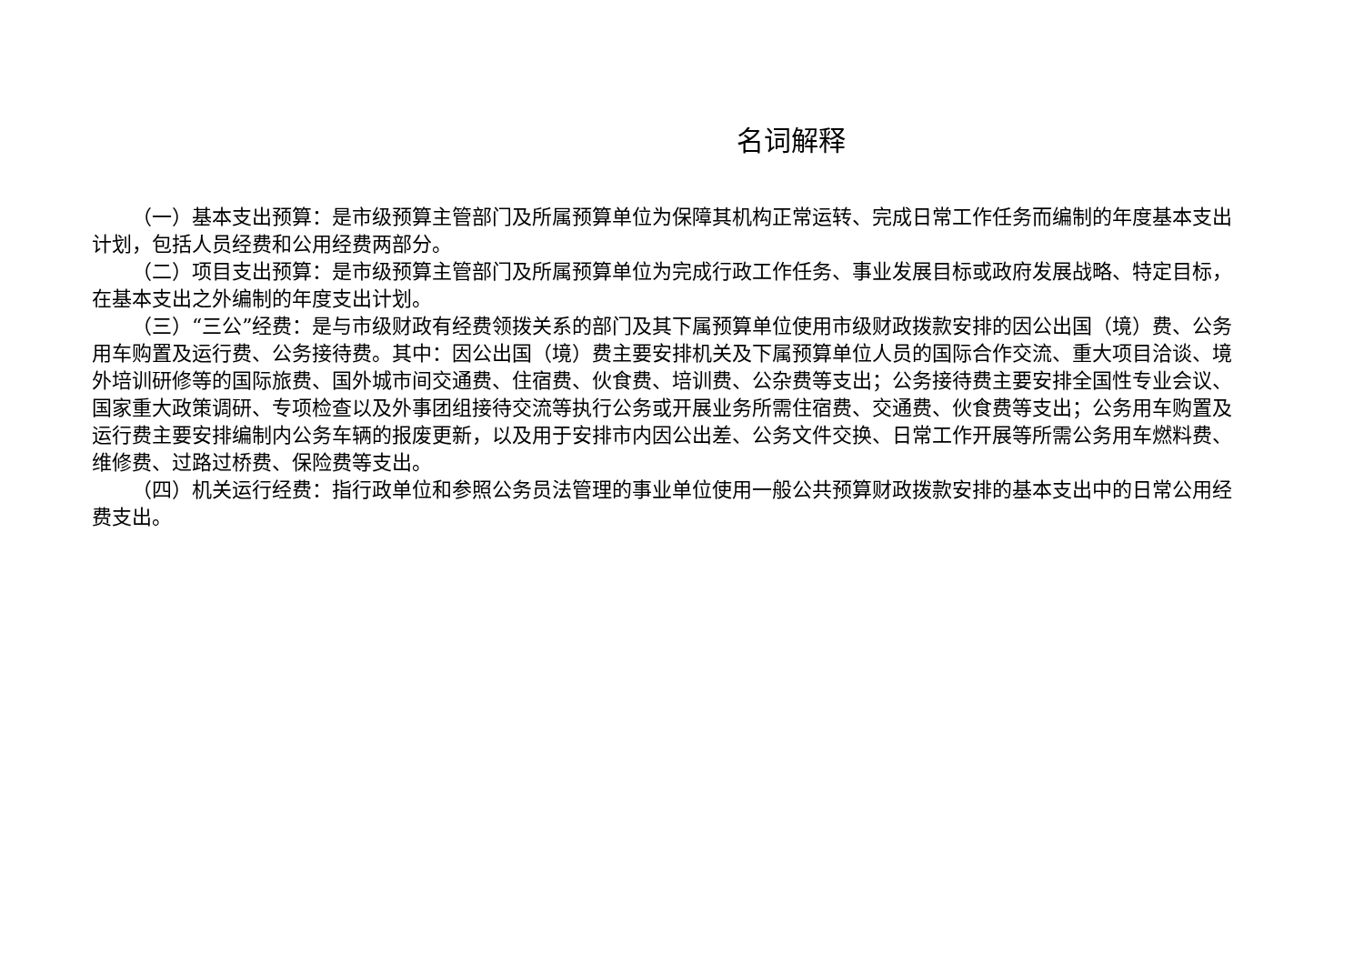名词解释
（一）基本支出预算：是市级预算主管部门及所属预算单位为保障其机构正常运转、完成日常工作任务而编制的年度基本支出计划，包括人员经费和公用经费两部分。
（二）项目支出预算：是市级预算主管部门及所属预算单位为完成行政工作任务、事业发展目标或政府发展战略、特定目标，在基本支出之外编制的年度支出计划。
（三）“三公”经费：是与市级财政有经费领拨关系的部门及其下属预算单位使用市级财政拨款安排的因公出国（境）费、公务用车购置及运行费、公务接待费。其中：因公出国（境）费主要安排机关及下属预算单位人员的国际合作交流、重大项目洽谈、境外培训研修等的国际旅费、国外城市间交通费、住宿费、伙食费、培训费、公杂费等支出；公务接待费主要安排全国性专业会议、国家重大政策调研、专项检查以及外事团组接待交流等执行公务或开展业务所需住宿费、交通费、伙食费等支出；公务用车购置及运行费主要安排编制内公务车辆的报废更新，以及用于安排市内因公出差、公务文件交换、日常工作开展等所需公务用车燃料费、维修费、过路过桥费、保险费等支出。
（四）机关运行经费：指行政单位和参照公务员法管理的事业单位使用一般公共预算财政拨款安排的基本支出中的日常公用经费支出。